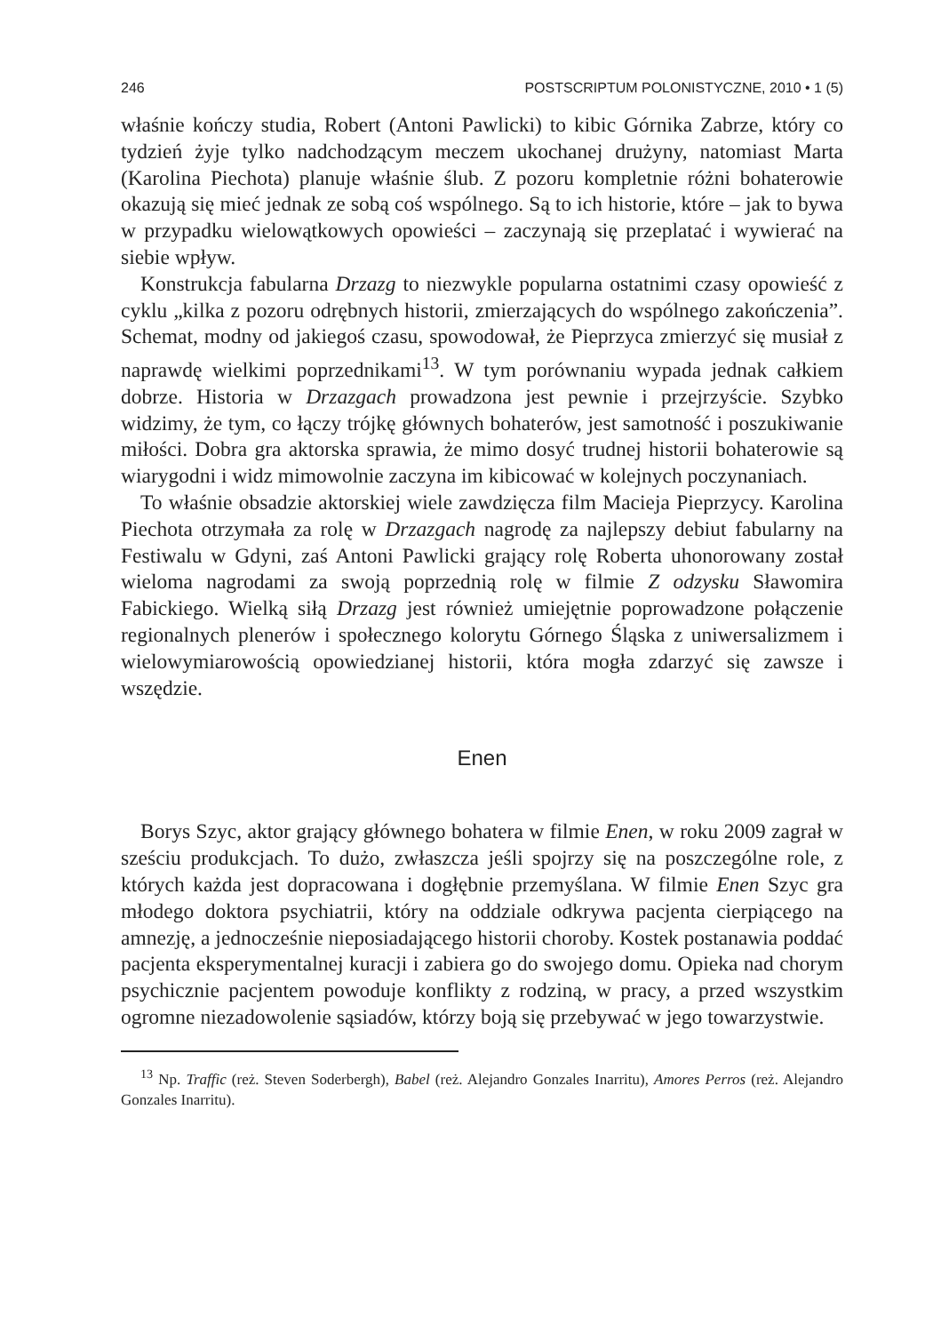246 POSTSCRIPTUM POLONISTYCZNE, 2010 • 1 (5)
właśnie kończy studia, Robert (Antoni Pawlicki) to kibic Górnika Zabrze, który co tydzień żyje tylko nadchodzącym meczem ukochanej drużyny, natomiast Marta (Karolina Piechota) planuje właśnie ślub. Z pozoru kompletnie różni bohaterowie okazują się mieć jednak ze sobą coś wspólnego. Są to ich historie, które – jak to bywa w przypadku wielowątkowych opowieści – zaczynają się przeplatać i wywierać na siebie wpływ.
Konstrukcja fabularna Drzazg to niezwykle popularna ostatnimi czasy opowieść z cyklu „kilka z pozoru odrębnych historii, zmierzających do wspólnego zakończenia”. Schemat, modny od jakiegoś czasu, spowodował, że Pieprzyca zmierzyć się musiał z naprawdę wielkimi poprzednikami<sup>13</sup>. W tym porównaniu wypada jednak całkiem dobrze. Historia w Drzazgach prowadzona jest pewnie i przejrzyście. Szybko widzimy, że tym, co łączy trójkę głównych bohaterów, jest samotność i poszukiwanie miłości. Dobra gra aktorska sprawia, że mimo dosyć trudnej historii bohaterowie są wiarygodni i widz mimowolnie zaczyna im kibicować w kolejnych poczynaniach.
To właśnie obsadzie aktorskiej wiele zawdzięcza film Macieja Pieprzycy. Karolina Piechota otrzymała za rolę w Drzazgach nagrodę za najlepszy debiut fabularny na Festiwalu w Gdyni, zaś Antoni Pawlicki grający rolę Roberta uhonorowany został wieloma nagrodami za swoją poprzednią rolę w filmie Z odzysku Sławomira Fabickiego. Wielką siłą Drzazg jest również umiejętnie poprowadzone połączenie regionalnych plenerów i społecznego kolorytu Górnego Śląska z uniwersalizmem i wielowymiarowością opowiedzianej historii, która mogła zdarzyć się zawsze i wszędzie.
Enen
Borys Szyc, aktor grający głównego bohatera w filmie Enen, w roku 2009 zagrał w sześciu produkcjach. To dużo, zwłaszcza jeśli spojrzy się na poszczególne role, z których każda jest dopracowana i dogłębnie przemyślana. W filmie Enen Szyc gra młodego doktora psychiatrii, który na oddziale odkrywa pacjenta cierpiącego na amnezję, a jednocześnie nieposiadającego historii choroby. Kostek postanawia poddać pacjenta eksperymentalnej kuracji i zabiera go do swojego domu. Opieka nad chorym psychicznie pacjentem powoduje konflikty z rodziną, w pracy, a przed wszystkim ogromne niezadowolenie sąsiadów, którzy boją się przebywać w jego towarzystwie.
<sup>13</sup> Np. Traffic (reż. Steven Soderbergh), Babel (reż. Alejandro Gonzales Inarritu), Amores Perros (reż. Alejandro Gonzales Inarritu).